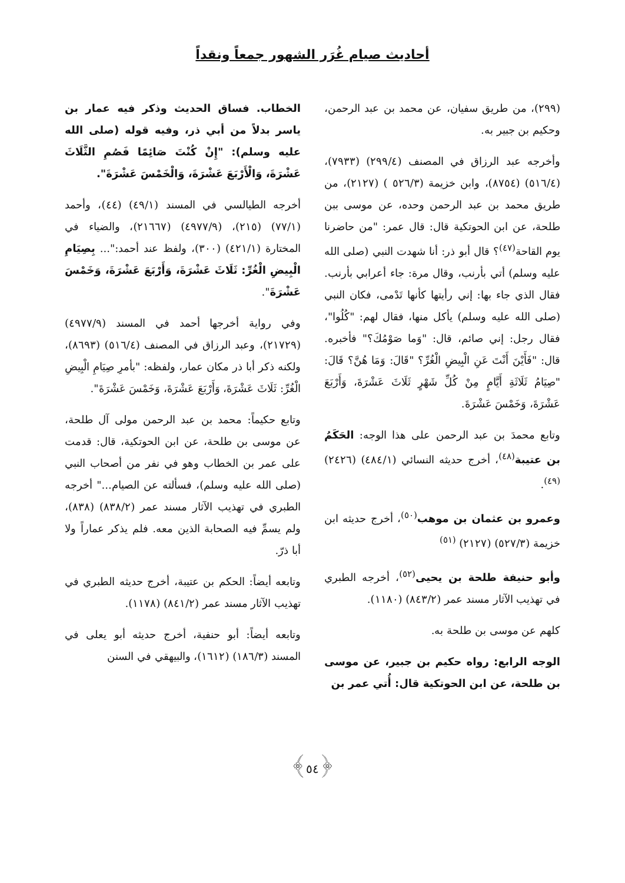أحاديث صيام غُرَر الشهور جمعاً ونقداً
(٢٩٩)، من طريق سفيان، عن محمد بن عبد الرحمن، وحكيم بن جبير به.
وأخرجه عبد الرزاق في المصنف (٢٩٩/٤) (٧٩٣٣)، (٥١٦/٤) (٨٧٥٤)، وابن خزيمة (٥٢٦/٣ ) (٢١٢٧)، من طريق محمد بن عبد الرحمن وحده، عن موسى ببن طلحة، عن ابن الحوتكية قال: قال عمر: "من حاضرنا يوم القاحة<sup>(٤٧)</sup>؟ قال أبو ذر: أنا شهدت النبي (صلى الله عليه وسلم) أتي بأرنب، وقال مرة: جاء أعرابي بأرنب. فقال الذي جاء بها: إني رأيتها كأنها تَدْمى، فكان النبي (صلى الله عليه وسلم) يأكل منها، فقال لهم: "كُلُوا"، فقال رجل: إني صائم، قال: "وَما صَوْمُكَ؟" فأخبره. قال: "فَأَيْنَ أَنْتَ عَنِ الْبِيضِ الْغُرِّ؟ "قَالَ: وَمَا هُنَّ؟ قَالَ: "صِيَامُ ثَلَاثَةِ أَيَّامٍ مِنْ كُلِّ شَهْرٍ ثَلَاثَ عَشْرَةَ، وَأَرْبَعَ عَشْرَةَ، وَخَمْسَ عَشْرَةَ.
وتابع محمدَ بن عبد الرحمن على هذا الوجه: الحَكَمُ بن عتيبة<sup>(٤٨)</sup>، أخرج حديثه النسائي (٤٨٤/١) (٢٤٢٦)<sup>(٤٩)</sup>.
وعمرو بن عثمان بن موهب<sup>(٥٠)</sup>، أخرج حديثه ابن خزيمة (٥٢٧/٣) (٢١٢٧) <sup>(٥١)</sup>
وأبو حنيفة طلحة بن يحيى<sup>(٥٢)</sup>، أخرجه الطبري في تهذيب الآثار مسند عمر (٨٤٣/٢) (١١٨٠).
كلهم عن موسى بن طلحة به.
الوجه الرابع: رواه حكيم بن جبير، عن موسى بن طلحة، عن ابن الحوتكية قال: أُتي عمر بن
الخطاب. فساق الحديث وذكر فيه عمار بن ياسر بدلاً من أبي ذر، وفيه قوله (صلى الله عليه وسلم): "إِنْ كُنْتَ صَائِمًا فَصُمِ الثَّلَاثَ عَشْرَةَ، وَالْأَرْبَعَ عَشْرَةَ، وَالْخَمْسَ عَشْرَةَ".
أخرجه الطيالسي في المسند (٤٩/١) (٤٤)، وأحمد (٧٧/١) (٢١٥)، (٤٩٧٧/٩) (٢١٦٦٧)، والضياء في المختارة (٤٢١/١) (٣٠٠)، ولفظ عند أحمد:"... بِصِيَامِ الْبِيضِ الْغُرِّ: ثَلَاثَ عَشْرَةَ، وَأَرْبَعَ عَشْرَةَ، وَخَمْسَ عَشْرَةَ".
وفي رواية أخرجها أحمد في المسند (٤٩٧٧/٩) (٢١٧٢٩)، وعبد الرزاق في المصنف (٥١٦/٤) (٨٦٩٣)، ولكنه ذكر أبا ذر مكان عمار، ولفظه: "بأمرِ صِيَامِ الْبِيضِ الْغُرِّ: ثَلَاثَ عَشْرَةَ، وَأَرْبَعَ عَشْرَةَ، وَخَمْسَ عَشْرَةَ".
وتابع حكيماً: محمد بن عبد الرحمن مولى آل طلحة، عن موسى بن طلحة، عن ابن الحوتكية، قال: قدمت على عمر بن الخطاب وهو في نفر من أصحاب النبي (صلى الله عليه وسلم)، فسألته عن الصيام..." أخرجه الطبري في تهذيب الآثار مسند عمر (٨٣٨/٢) (٨٣٨)، ولم يسمِّ فيه الصحابة الذين معه. فلم يذكر عماراً ولا أبا ذرّ.
وتابعه أيضاً: الحكم بن عتيبة، أخرج حديثه الطبري في تهذيب الآثار مسند عمر (٨٤١/٢) (١١٧٨).
وتابعه أيضاً: أبو حنفية، أخرج حديثه أبو يعلى في المسند (١٨٦/٣) (١٦١٢)، والبيهقي في السنن
﴿٥٤﴾